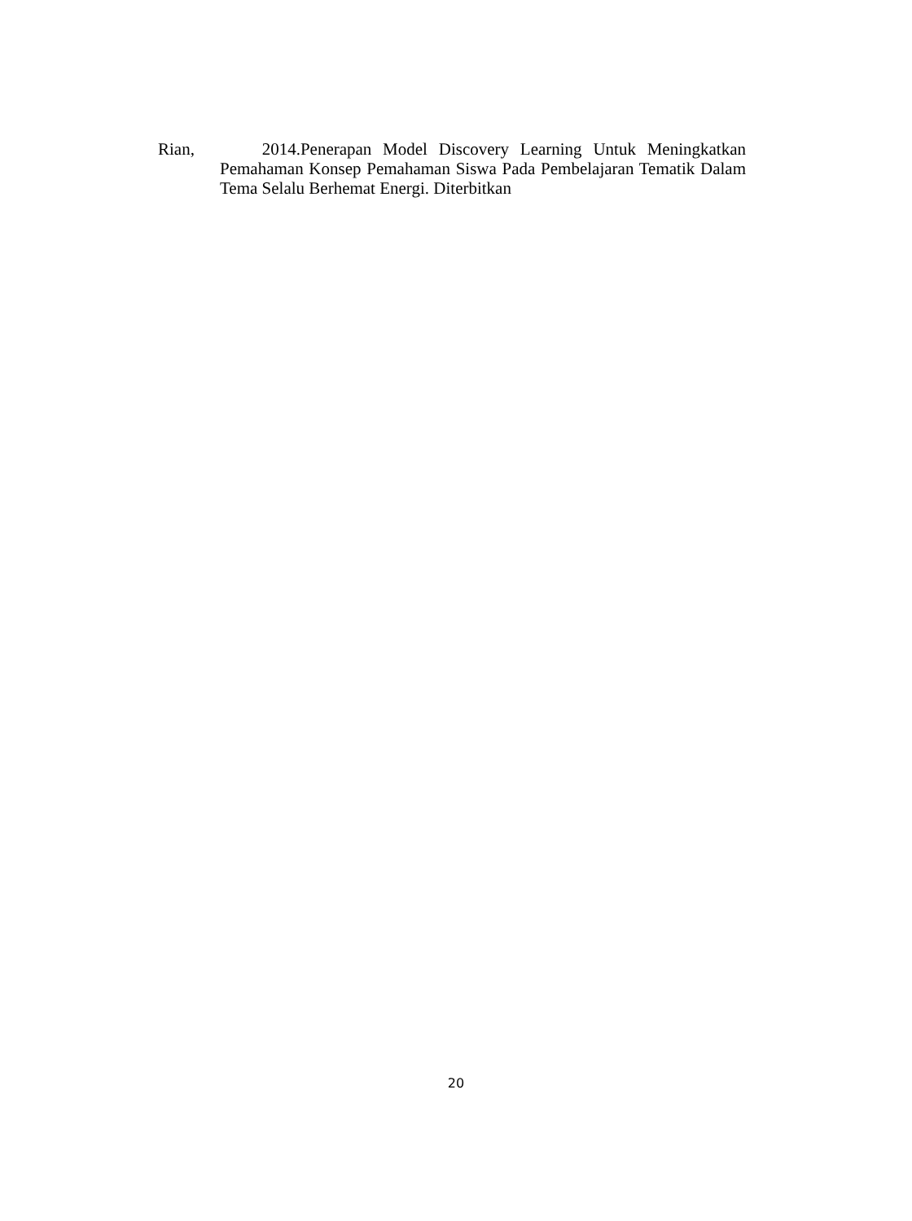Rian, 2014.Penerapan Model Discovery Learning Untuk Meningkatkan Pemahaman Konsep Pemahaman Siswa Pada Pembelajaran Tematik Dalam Tema Selalu Berhemat Energi. Diterbitkan
20